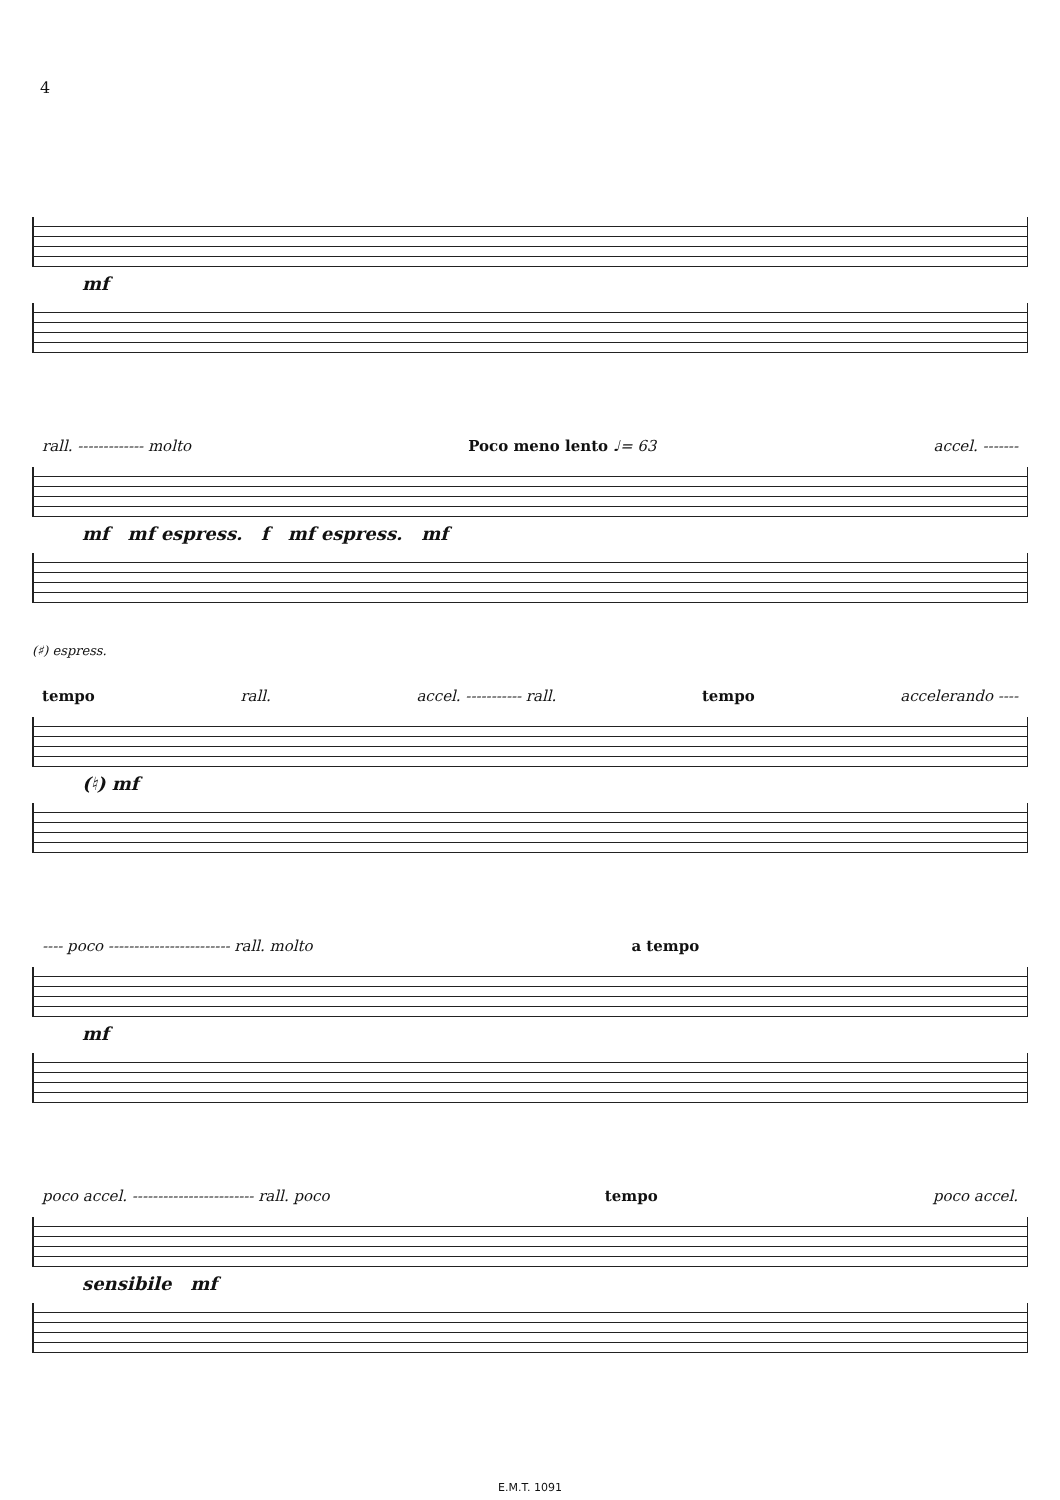4
mf
rall. ------------- molto Poco meno lento ♩= 63 accel. -------
mf mf espress. f mf espress. mf
(♯) espress.
tempo rall. accel. ----------- rall. tempo accelerando ----
(♮) mf
---- poco ------------------------ rall. molto a tempo
mf
poco accel. ------------------------ rall. poco tempo poco accel.
sensibile mf
E.M.T. 1091